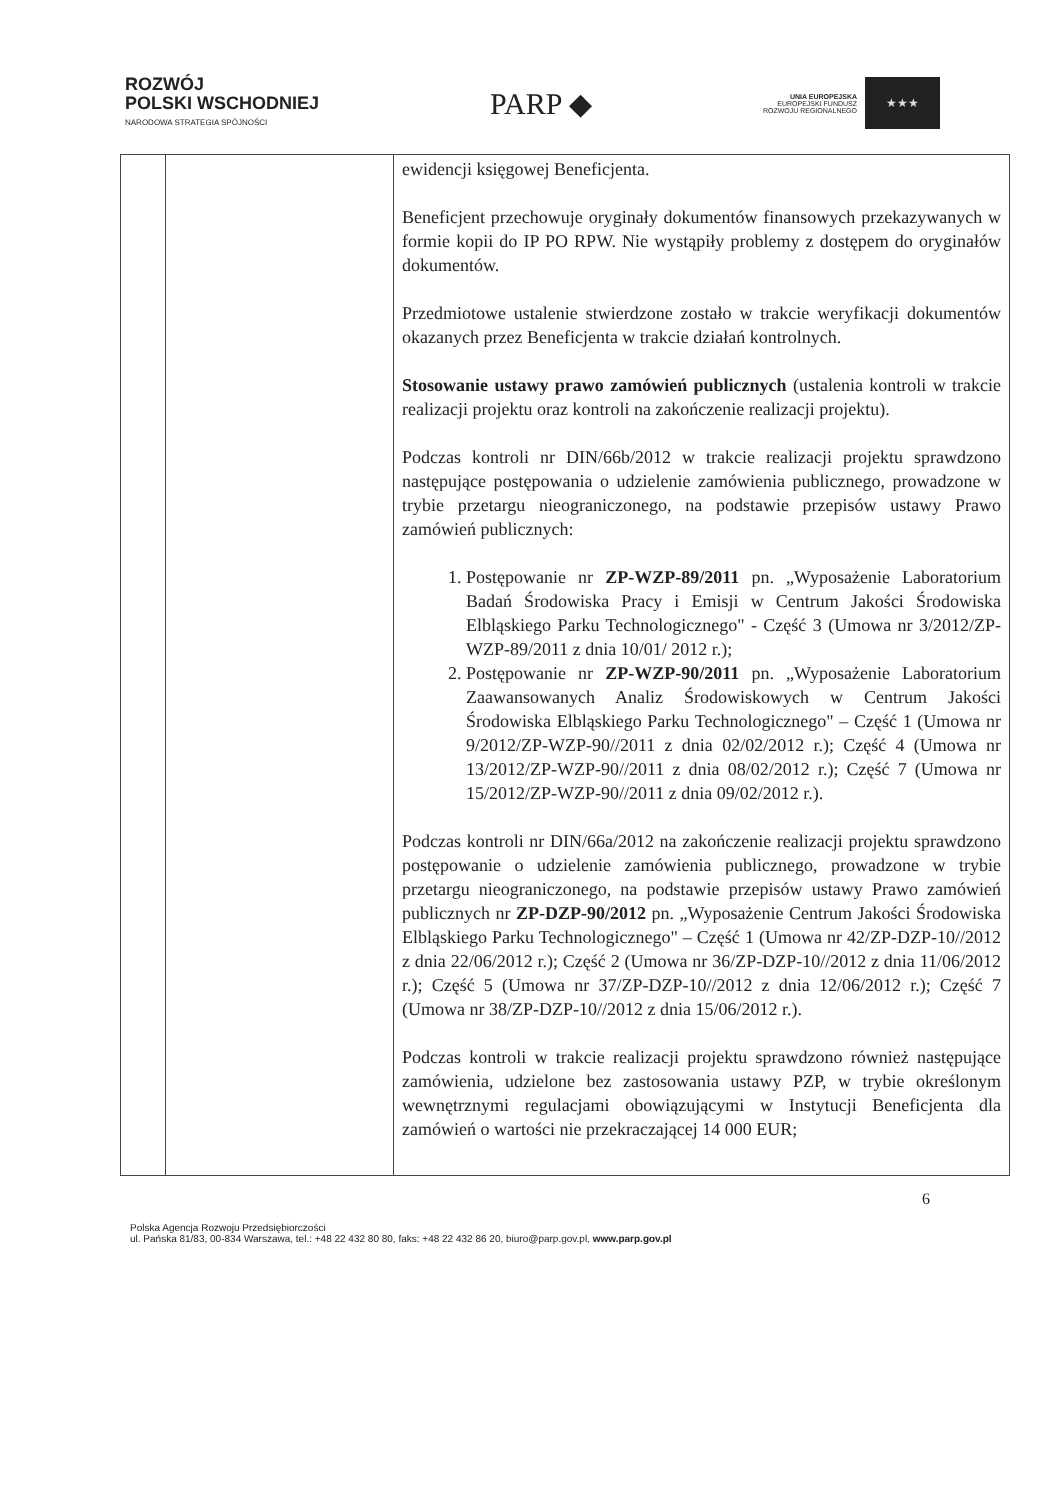ROZWÓJ
POLSKI WSCHODNIEJ
NARODOWA STRATEGIA SPÓJNOŚCI
PARP ◆
UNIA EUROPEJSKA
EUROPEJSKI FUNDUSZ
ROZWOJU REGIONALNEGO
★★★
| | | ewidencji księgowej Beneficjenta. Beneficjent przechowuje oryginały dokumentów finansowych przekazywanych w formie kopii do IP PO RPW. Nie wystąpiły problemy z dostępem do oryginałów dokumentów. Przedmiotowe ustalenie stwierdzone zostało w trakcie weryfikacji dokumentów okazanych przez Beneficjenta w trakcie działań kontrolnych. Stosowanie ustawy prawo zamówień publicznych (ustalenia kontroli w trakcie realizacji projektu oraz kontroli na zakończenie realizacji projektu). Podczas kontroli nr DIN/66b/2012 w trakcie realizacji projektu sprawdzono następujące postępowania o udzielenie zamówienia publicznego, prowadzone w trybie przetargu nieograniczonego, na podstawie przepisów ustawy Prawo zamówień publicznych: 1. Postępowanie nr ZP-WZP-89/2011 pn. „Wyposażenie Laboratorium Badań Środowiska Pracy i Emisji w Centrum Jakości Środowiska Elbląskiego Parku Technologicznego" - Część 3 (Umowa nr 3/2012/ZP-WZP-89/2011 z dnia 10/01/ 2012 r.); 2. Postępowanie nr ZP-WZP-90/2011 pn. „Wyposażenie Laboratorium Zaawansowanych Analiz Środowiskowych w Centrum Jakości Środowiska Elbląskiego Parku Technologicznego" – Część 1 (Umowa nr 9/2012/ZP-WZP-90//2011 z dnia 02/02/2012 r.); Część 4 (Umowa nr 13/2012/ZP-WZP-90//2011 z dnia 08/02/2012 r.); Część 7 (Umowa nr 15/2012/ZP-WZP-90//2011 z dnia 09/02/2012 r.). Podczas kontroli nr DIN/66a/2012 na zakończenie realizacji projektu sprawdzono postępowanie o udzielenie zamówienia publicznego, prowadzone w trybie przetargu nieograniczonego, na podstawie przepisów ustawy Prawo zamówień publicznych nr ZP-DZP-90/2012 pn. „Wyposażenie Centrum Jakości Środowiska Elbląskiego Parku Technologicznego" – Część 1 (Umowa nr 42/ZP-DZP-10//2012 z dnia 22/06/2012 r.); Część 2 (Umowa nr 36/ZP-DZP-10//2012 z dnia 11/06/2012 r.); Część 5 (Umowa nr 37/ZP-DZP-10//2012 z dnia 12/06/2012 r.); Część 7 (Umowa nr 38/ZP-DZP-10//2012 z dnia 15/06/2012 r.). Podczas kontroli w trakcie realizacji projektu sprawdzono również następujące zamówienia, udzielone bez zastosowania ustawy PZP, w trybie określonym wewnętrznymi regulacjami obowiązującymi w Instytucji Beneficjenta dla zamówień o wartości nie przekraczającej 14 000 EUR; |
6
Polska Agencja Rozwoju Przedsiębiorczości
ul. Pańska 81/83, 00-834 Warszawa, tel.: +48 22 432 80 80, faks: +48 22 432 86 20, biuro@parp.gov.pl, www.parp.gov.pl